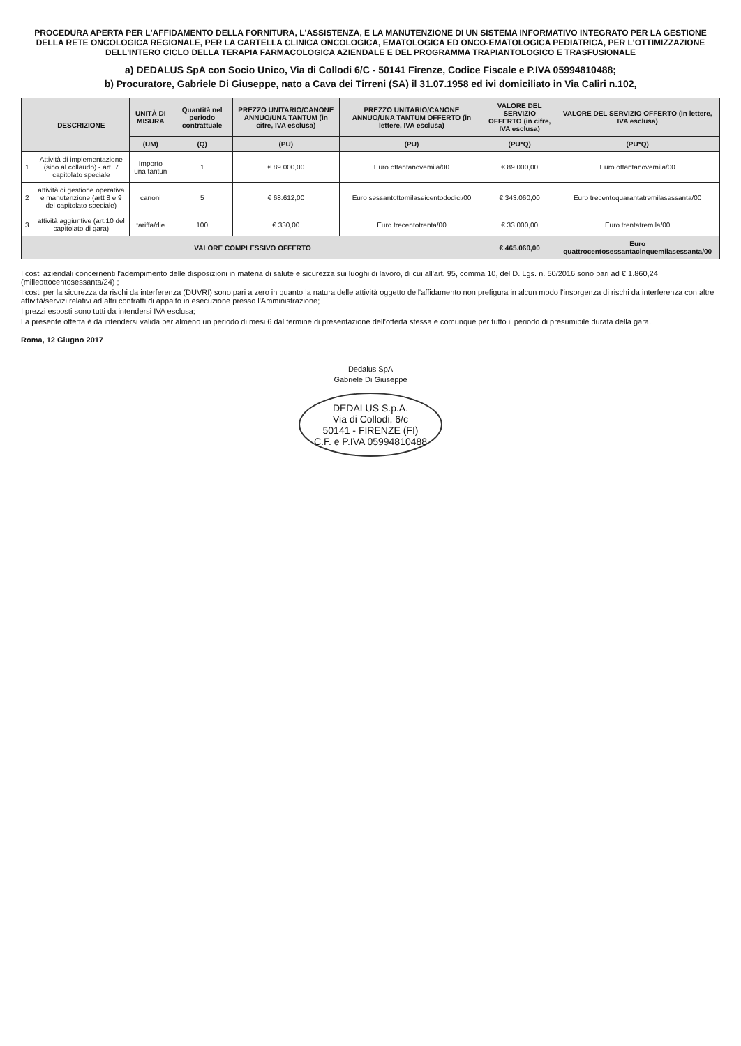PROCEDURA APERTA PER L'AFFIDAMENTO DELLA FORNITURA, L'ASSISTENZA, E LA MANUTENZIONE DI UN SISTEMA INFORMATIVO INTEGRATO PER LA GESTIONE DELLA RETE ONCOLOGICA REGIONALE, PER LA CARTELLA CLINICA ONCOLOGICA, EMATOLOGICA ED ONCO-EMATOLOGICA PEDIATRICA, PER L'OTTIMIZZAZIONE DELL'INTERO CICLO DELLA TERAPIA FARMACOLOGICA AZIENDALE E DEL PROGRAMMA TRAPIANTOLOGICO E TRASFUSIONALE
a) DEDALUS SpA con Socio Unico, Via di Collodi 6/C - 50141 Firenze, Codice Fiscale e P.IVA 05994810488;
b) Procuratore, Gabriele Di Giuseppe, nato a Cava dei Tirreni (SA) il 31.07.1958 ed ivi domiciliato in Via Caliri n.102,
| | DESCRIZIONE | UNITÀ DI MISURA | Quantità nel periodo contrattuale | PREZZO UNITARIO/CANONE ANNUO/UNA TANTUM (in cifre, IVA esclusa) | PREZZO UNITARIO/CANONE ANNUO/UNA TANTUM OFFERTO (in lettere, IVA esclusa) | VALORE DEL SERVIZIO OFFERTO (in cifre, IVA esclusa) | VALORE DEL SERVIZIO OFFERTO (in lettere, IVA esclusa) |
| --- | --- | --- | --- | --- | --- | --- | --- |
| | | (UM) | (Q) | (PU) | (PU) | (PU*Q) | (PU*Q) |
| 1 | Attività di implementazione (sino al collaudo) - art. 7 capitolato speciale | Importo una tantun | 1 | € 89.000,00 | Euro ottantanovemila/00 | € 89.000,00 | Euro ottantanovemila/00 |
| 2 | attività di gestione operativa e manutenzione (artt 8 e 9 del capitolato speciale) | canoni | 5 | € 68.612,00 | Euro sessantottomilaseicentododici/00 | € 343.060,00 | Euro trecentoquarantatremilasessanta/00 |
| 3 | attività aggiuntive (art.10 del capitolato di gara) | tariffa/die | 100 | € 330,00 | Euro trecentotrenta/00 | € 33.000,00 | Euro trentatremila/00 |
| VALORE COMPLESSIVO OFFERTO | | | | | | € 465.060,00 | Euro quattrocentosessantacinquemilasessanta/00 |
I costi aziendali concernenti l'adempimento delle disposizioni in materia di salute e sicurezza sui luoghi di lavoro, di cui all'art. 95, comma 10, del D. Lgs. n. 50/2016 sono pari ad € 1.860,24 (milleottocentosessanta/24) ;
I costi per la sicurezza da rischi da interferenza (DUVRI) sono pari a zero in quanto la natura delle attività oggetto dell'affidamento non prefigura in alcun modo l'insorgenza di rischi da interferenza con altre attività/servizi relativi ad altri contratti di appalto in esecuzione presso l'Amministrazione;
I prezzi esposti sono tutti da intendersi IVA esclusa;
La presente offerta è da intendersi valida per almeno un periodo di mesi 6 dal termine di presentazione dell'offerta stessa e comunque per tutto il periodo di presumibile durata della gara.
Roma, 12 Giugno 2017
Dedalus SpA
Gabriele Di Giuseppe
DEDALUS S.p.A.
Via di Collodi, 6/c
50141 - FIRENZE (FI)
C.F. e P.IVA 05994810488